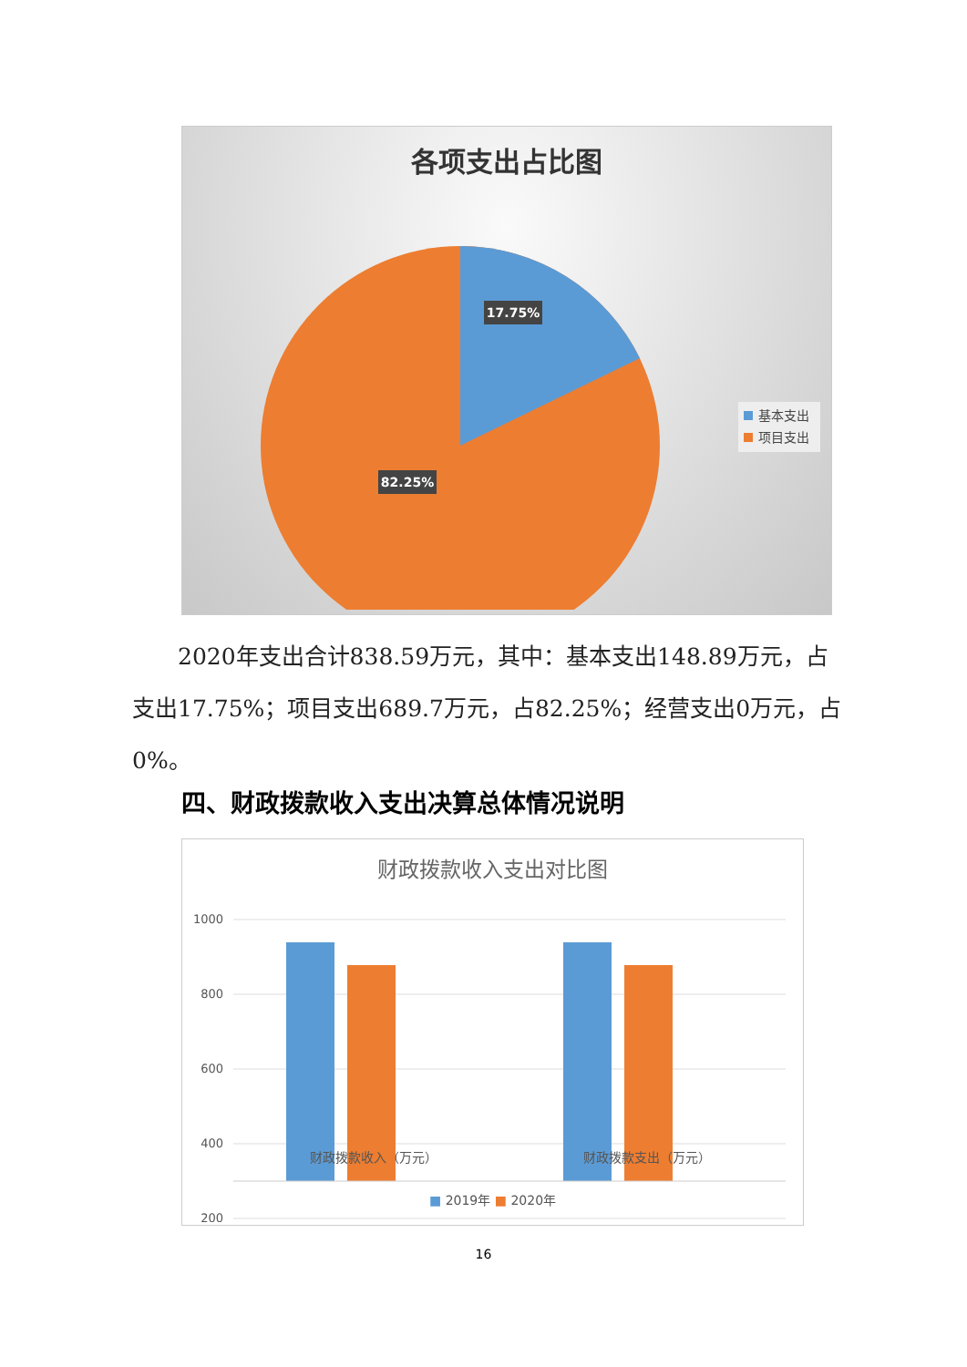各项支出占比图
17.75%
82.25%
基本支出
项目支出
　　2020年支出合计838.59万元，其中：基本支出148.89万元，占支出17.75%；项目支出689.7万元，占82.25%；经营支出0万元，占0%。
四、财政拨款收入支出决算总体情况说明
财政拨款收入支出对比图
1000
800
600
400
200
财政拨款收入（万元） 财政拨款支出（万元）
■ 2019年 ■ 2020年
16